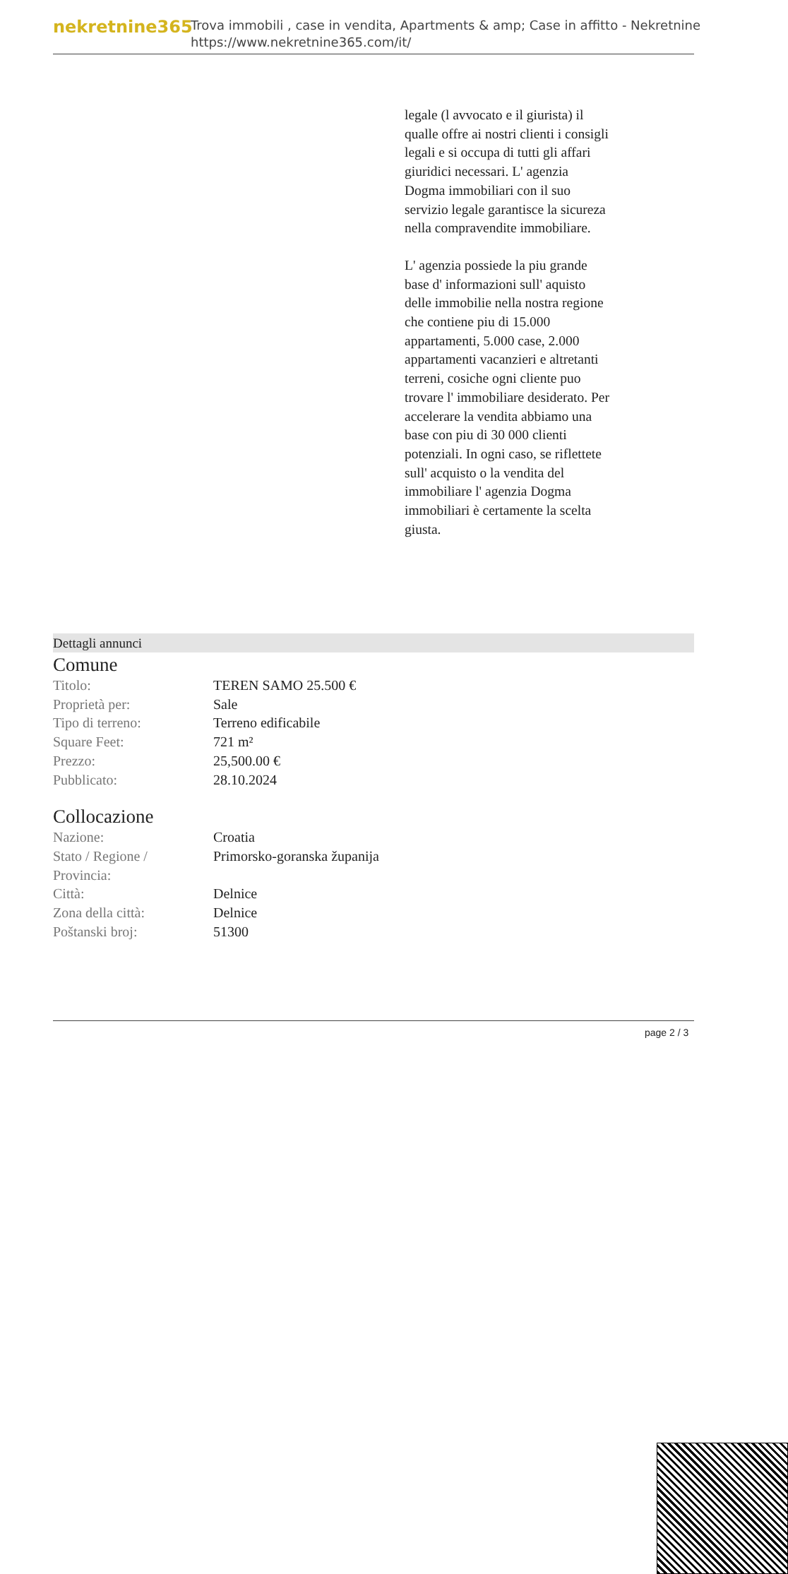nekretnine365
Trova immobili , case in vendita, Apartments & amp; Case in affitto - Nekretnine
https://www.nekretnine365.com/it/
legale (l avvocato e il giurista) il qualle offre ai nostri clienti i consigli legali e si occupa di tutti gli affari giuridici necessari. L' agenzia Dogma immobiliari con il suo servizio legale garantisce la sicureza nella compravendite immobiliare.
L' agenzia possiede la piu grande base d' informazioni sull' aquisto delle immobilie nella nostra regione che contiene piu di 15.000 appartamenti, 5.000 case, 2.000 appartamenti vacanzieri e altretanti terreni, cosiche ogni cliente puo trovare l' immobiliare desiderato. Per accelerare la vendita abbiamo una base con piu di 30 000 clienti potenziali. In ogni caso, se riflettete sull' acquisto o la vendita del immobiliare l' agenzia Dogma immobiliari è certamente la scelta giusta.
Dettagli annunci
Comune
| Titolo: | TEREN SAMO 25.500 € |
| Proprietà per: | Sale |
| Tipo di terreno: | Terreno edificabile |
| Square Feet: | 721 m² |
| Prezzo: | 25,500.00 € |
| Pubblicato: | 28.10.2024 |
Collocazione
| Nazione: | Croatia |
| Stato / Regione / Provincia: | Primorsko-goranska županija |
| Città: | Delnice |
| Zona della città: | Delnice |
| Poštanski broj: | 51300 |
page 2 / 3